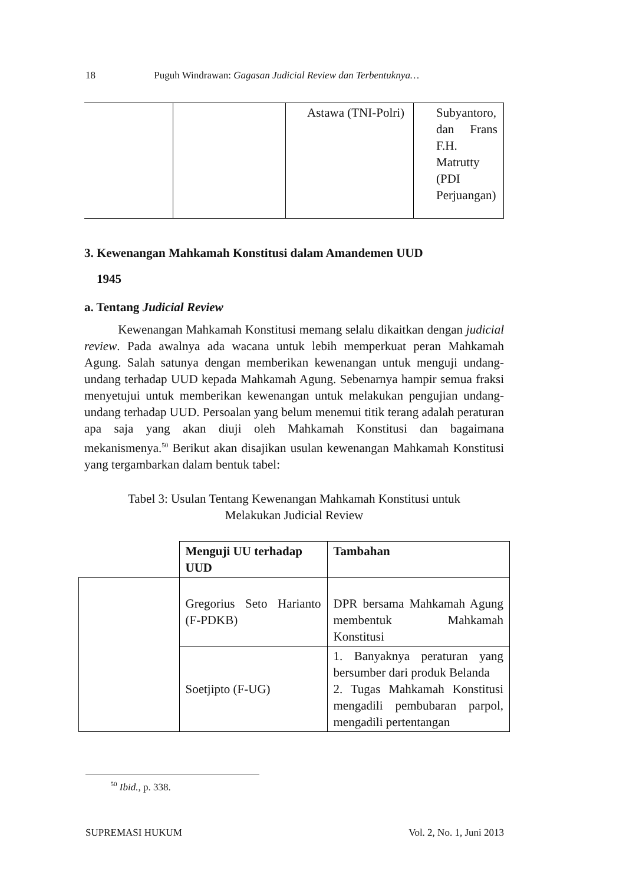18 Puguh Windrawan: Gagasan Judicial Review dan Terbentuknya…
| | | Astawa (TNI-Polri) | Subyantoro, dan Frans F.H. Matrutty (PDI Perjuangan) |
3. Kewenangan Mahkamah Konstitusi dalam Amandemen UUD
1945
a. Tentang Judicial Review
Kewenangan Mahkamah Konstitusi memang selalu dikaitkan dengan judicial review. Pada awalnya ada wacana untuk lebih memperkuat peran Mahkamah Agung. Salah satunya dengan memberikan kewenangan untuk menguji undang-undang terhadap UUD kepada Mahkamah Agung. Sebenarnya hampir semua fraksi menyetujui untuk memberikan kewenangan untuk melakukan pengujian undang-undang terhadap UUD. Persoalan yang belum menemui titik terang adalah peraturan apa saja yang akan diuji oleh Mahkamah Konstitusi dan bagaimana mekanismenya.<sup>50</sup> Berikut akan disajikan usulan kewenangan Mahkamah Konstitusi yang tergambarkan dalam bentuk tabel:
Tabel 3: Usulan Tentang Kewenangan Mahkamah Konstitusi untuk
Melakukan Judicial Review
| | Menguji UU terhadap UUD | Tambahan |
| | Gregorius Seto Harianto (F-PDKB) | DPR bersama Mahkamah Agung membentuk Mahkamah Konstitusi |
| | Soetjipto (F-UG) | 1. Banyaknya peraturan yang bersumber dari produk Belanda 2. Tugas Mahkamah Konstitusi mengadili pembubaran parpol, mengadili pertentangan |
<sup>50</sup> Ibid., p. 338.
SUPREMASI HUKUM Vol. 2, No. 1, Juni 2013